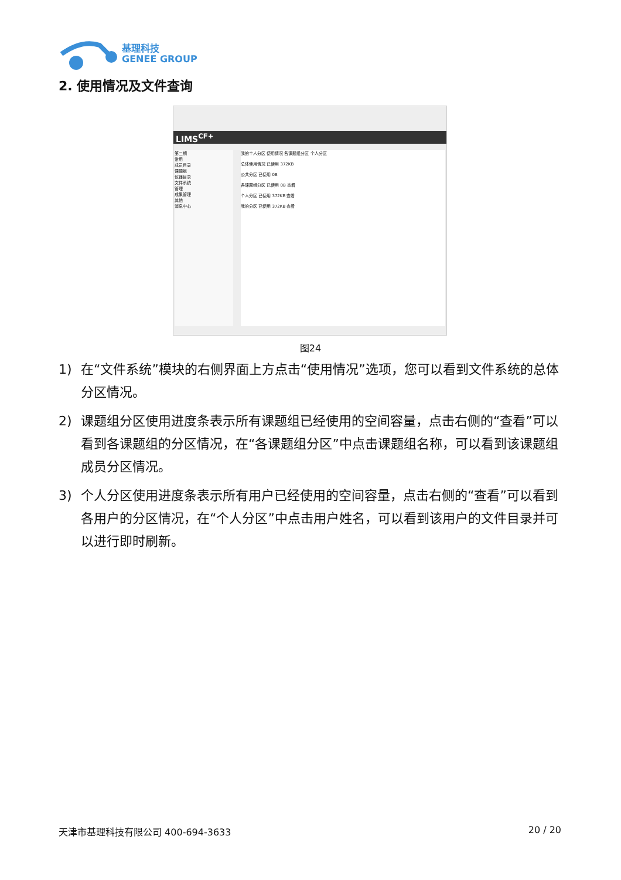基理科技
GENEE GROUP
2. 使用情况及文件查询
LIMS<sup>CF+</sup>
第二期
常用
成员目录
课题组
仪器目录
文件系统
管理
成果管理
其他
消息中心
我的个人分区 使用情况 各课题组分区 个人分区
总体使用情况 已使用 372KB
公共分区 已使用 0B
各课题组分区 已使用 0B 查看
个人分区 已使用 372KB 查看
我的分区 已使用 372KB 查看
图24
1) 在“文件系统”模块的右侧界面上方点击“使用情况”选项，您可以看到文件系统的总体分区情况。
2) 课题组分区使用进度条表示所有课题组已经使用的空间容量，点击右侧的“查看”可以看到各课题组的分区情况，在“各课题组分区”中点击课题组名称，可以看到该课题组成员分区情况。
3) 个人分区使用进度条表示所有用户已经使用的空间容量，点击右侧的“查看”可以看到各用户的分区情况，在“个人分区”中点击用户姓名，可以看到该用户的文件目录并可以进行即时刷新。
天津市基理科技有限公司 400-694-3633 20 / 20